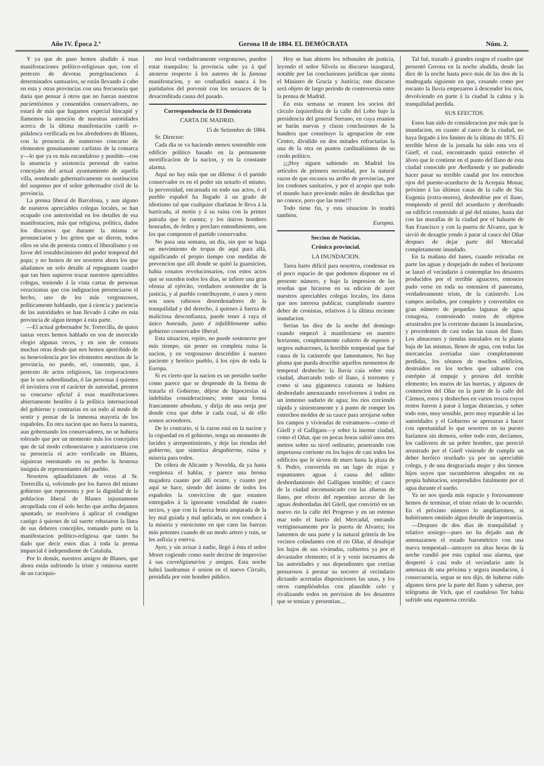Año IV. Época 2.ª Gerona 18 de 1884. EL DEMÓCRATA Núm. 2.
Y ya que de paso hemos aludido á esas manifestaciones político-religiosas que, con el pretexto de devotas peregrinaciones á determinados santuarios, se están llevando á cabo en esta y otras provincias con una frecuencia que daria que pensar á otros que no fueran nuestros pacientísimos y consentidos conservadores, no estará de más que hagamos especial hincapié y llamemos la atención de nuestras autoridades acerca de la última manifestación católi o-pidalesca verificada en los alrededores de Blanes, con la presencia de numeroso concurso de elementos genuinamente carlistas de la comarca y—lo que ya es más escandaloso y punible—con la anuencia y asistencia personal de varios concejales del actual ayuntamiento de aquella villa, nombrado gubernativamente en sustitucion del suspenso por el señor gobernador civil de la provincia.
La prensa liberal de Barcelona, y aun alguno de nuestros apreciables colegas locales, se han ocupado con anterioridad en los detalles de esa manifestacion, más que religiosa, política, dados los discursos que durante la misma se pronunciaron y los gritos que se dieron, todos ellos en són de protesta contra el liberalismo y en favor del restablecimiento del poder temporal del papa; y no hemos de ser nosotros ahora los que añadamos un solo detalle al repugnante cuadro que tan bien supieron trazar nuestros apreciables colegas, teniendo á la vista cartas de personas veracísimas que con indignacion presenciaron el hecho, uno de los más vergonzosos, políticamente hablando, que á ciencia y paciencia de las autoridades se han llevado á cabo en esta provincia de algun tiempo á esta parte.
—El actual gobernador Sr. Torrecilla, de quien tantas veces hemos hablado en son de merecido elogio algunas veces, y en son de censura muchas otras desde que nos hemos apercibido de su benevolencia por los elementos mestizos de la provincia, no puede, nó, consentir, que, á pretexto de actos religiosos, las corporaciones que le son subordinadas, ó las personas á quienes él invistiera con el carácter de autoridad, presten su concurso oficial á esas manifestaciones abiertamente hostiles á la política internacional del gobierno y contrarias en un todo al modo de sentir y pensar de la inmensa mayoría de los españoles. En otra nacion que no fuera la nuestra, aun gobernando los conservadores, no se hubiera tolerado que por un momento más los concejales que de tal modo cohonestaron y autorizaron con su presencia el acto verificado en Blanes, siguieran ostentando en su pecho la honrosa insignia de representantes del pueblo.
Nosotros aplaudiríamos de veras al Sr. Torrecilla si, volviendo por los fueros del mismo gobierno que representa y por la dignidad de la poblacion liberal de Blanes injustamente atropellada con el solo hecho que arriba dejamos apuntado, se resolviera á aplicar el condigno castigo á quienes de tal suerte rebasaron la línea de sus deberes concejiles, tomando parte en la manifestacion político-religiosa que tanto ha dado que decir estos dias á toda la prensa imparcial é independiente de Cataluña.
Por lo demás, nuestros amigos de Blanes, que ahora están sufriendo la triste y ominosa suerte de un caciquis-
mo local verdaderamente vergonzoso, pueden estar tranquilos: la provincia sabe ya á qué atenerse respecto á los autores de la famosa manifestacion, y no confundirá nunca á los partidarios del porvenir con los secuaces de la desacreditada causa del pasado.
Correspondencia de El Demócrata
CARTA DE MADRID.
15 de Setiembre de 1884.
Sr. Director:
Cada dia se va haciendo menos sostenible este edificio político basado en la permanente mortificacion de la nacion, y en la constante alarma.
Aquí no hay más que un dilema: ó el partido conservador es en el poder sin notarlo el mismo, la perversidad, encarnada en todo sus actos, ó el pueblo español ha llegado á un grado de idiotismo tal que cualquier charlatan le lleva á la barricada, al motin y á su ruina con la primer patraña que le cuenta; y los únicos hombres honrados, de órden y preclaro entendimiento, son los que componen el partido conservador.
No pasa una semana, un dia, sin que se haga un movimiento de tropas de aquí para allá, significando el propio tiempo con medidas de prevencion que allí donde se quitó la guarnicion, habia conatos revolucionarios, con estos actos que se suceden todos los dias, se infiere una gran ofensa al ejército, verdadero sostenedor de la justicia, y al pueblo contribuyente, ó unos y otros son unos rabiosos desordenadores de la tranquilidad y del derecho, á quienes á fuerza de maliciosa desconfianza, puede tener á raya el único honrado, justo é infaliblemente sabio gobierno conservador liberal.
Esta situacion, repito, no puede sostenerse por más tiempo, sin poner en completa ruina la nacion, y en vergonzoso descrédito á nuestro paciente y heróico pueblo, á los ojos de toda la Europa.
Si es cierto que la nacion es un presidio suelto como parece que se desprende de la forma de tratarla el Gobierno, déjese de hipocresías ni indebidas consideraciones; tome una forma francamente absoluta, y dirija de una oreja por donde crea que debe ir cada cual, si de ello somos acreedores.
De lo contrario, si la razon está en la nacion y la ceguedad en el gobierno, tenga un momento de lucidez y arrepentimiento, y deje las riendas del gobierno, que sintetiza desgobierno, ruina y miseria para todos.
De cólera de Alicante y Novelda, da ya hasta vergüenza el hablar, y parece una broma majadera cuanto por allí ocurre, y cuanto por aquí se hace, siendo del ánimo de todos los españoles la conviccion de que estamos entregados á la ignorante venalidad de cuatro necios, y que con la fuerza bruta amparada de la ley mal guiada y mal aplicada, se nos conduce á la miseria y estoicismo en que caen las fuerzas más potentes cuando de un modo artero y ruin, se les asfixia y enerva.
Ayer, y sin avisar á nadie, llegó á ésta el señor Moret cogiendo como suele decirse de improviso á sus correligionarios y amigos. Esta noche habrá laudeamus ó sesion en el nuevo Círculo, presidida por este hombre público.
Hoy se han abierto los tribunales de justicia, leyendo el señor Silvela su discurso inaugural, notable por las conclusiones jurídicas que sienta el Ministro de Gracia y Justicia; este discurso será objeto de largo periodo de controversia entre la prensa de Madrid.
En esta semana se reunen los socios del círculo izquierdista de la calle del Lobo bajo la presidencia del general Serrano, en cuya reunion se harán nuevas y claras conclusiones de la bandera que constituyo la agrupacion de este Centro, dividido en dos mitades refractarias la una de la otra en puntos cardinalísimos de su credo político.
¡¡¡Hoy siguen subiendo en Madrid los artículos de primera necesidad, por la natural razon de que escasea su arribo de provincias, por los cordones sanitarios, y por el acopio que todo el mundo hace previendo miles de desdichas que no conoce, pero que las teme!!!
Todo tiene fin, y esta situacion lo tendrá tambien.
Europea.
Seccion de Noticias.
Crónica provincial.
LA INUNDACION.
Tarea harto difícil para nosotros, condensar en el poco espacio de que podemos disponer en el presente número, y bajo la impresion de las reseñas que hicieron en su edicion de ayer nuestros apreciables colegas locales, los datos que nos interesa publicar, cumpliendo nuestro deber de cronistas, relativos á la última reciente inundacion.
Serian las diez de la noche del domingo cuando empezó á manifestarse en nuestro horizonte, completamente cubierto de espesos y negros nubarrones, la horrible tempestad que fué causa de la catástrofe que lamentamos. No hay pluma que pueda describir aquellos momentos de temporal deshecho: la lluvia caia sobre esta ciudad, abarcando todo el llano, á torrentes y como si una gigantesca catarata se hubiera desbordado amenazando envolvernos á todos en un inmenso sudario de agua; los rios creciendo rápida y siniestramente y á punto de romper los estrechos moldes de su cauce para arrojarse sobre los campos y viviendas de extramuros—como el Güell y el Galligans—y sobre la inerme ciudad, como el Oñar, que en pocas horas subió unos tres metros sobre su nivel ordinario, penetrando con impetuosa corriente en los bajos de casi todos los edificios que le sirven de muro hasta la plaza de S. Pedro, convertida en un lago de rojas y espumantes aguas á causa del súbito desbordamiento del Galligans temible; el casco de la ciudad incomunicado con las afueras de llano, por efecto del repentino acceso de las aguas desbordadas del Güell, que convirtió en un nuevo rio la calle del Progreso y en un estenso mar todo el barrio del Mercadal, entrando vertiginosamente por la puerta de Alvarez; los lamentos de una parte y la natural gritería de los vecinos colindantes con el rio Oñar, al desalojar los bajos de sus viviendas, cubiertos ya por el devastador elemento; el ir y venir incesantes de las autoridades y sus dependientes que corrian presurosos á prestar su socorro al vecindario dictando acertadas disposiciones las unas, y los otros cumpliéndolas con plausible celo y rivalizando todos en prevision de los desastres que se temian y presentian....
Tal fué, trazado á grandes rasgos el cuadro que presentó Gerona en la noche aludida, desde las diez de la noche hasta poco más de las dos de la madrugada siguiente en que, cesando como por encanto la lluvia empezaron á descender los rios, devolviendo en parte á la ciudad la calma y la tranquilidad perdida.
SUS EFECTOS.
Estos han sido de consideracion por más que la inundacion, en cuanto al casco de la ciudad, no haya llegado á los límites de la última de 1876. El terrible héroe de la jornada ha sido esta vez el Güell, el cual, encontrando quizá estrecho el álveo que le contiene en el punto del llano de esta ciudad conocido por Avellaneda y no pudiendo hacer pasar su terrible caudal por los estrechos ojos del puente-acueducto de la Acequia Monar, próximo á las últimas casas de la calle de Sta. Eugenia (extra-muros), desbordóse por el llano, rompiendo el pretil del acueducto y derribando un edificio construido al pié del mismo, hasta dar con las murallas de la ciudad por el baluarte de San Francisco y con la puerta de Alvarez, que le sirvió de desagüe yendo á parar al cauce del Oñar despues de dejar parte del Mercadal completamente inundado.
En la mañana del lunes, cuando retiradas en parte las aguas y despejado de nubes el horizonte se lanzó el vecindario á contemplar los desastres producidos por el terrible aguacero, entonces pudo verse en toda su estension el panorama, verdaderamente triste, de la catástrofe. Los campos asolados, por completo y convertidos en gran número de pequeñas lagunas de agua cenagosa, conteniendo restos de objetos arrastrados por la corriente durante la inundacion, y procedentes de casi todas las casas del llano. Los almacenes y tiendas instalados en la planta baja de las mismas, llenos de agua, con todas las mercancías averiadas sino completamente perdidas, los sótanos de muchos edificios, destruidos en los techos que saltaron con estrépito al empuje y presion del terrible elemento; los muros de las huertas, y algunos de contencion del Oñar en la parte de la calle del Cármen, rotos y deshechos en varios trozos cuyos restos fueron á parar á largas distancias, y sobre todo esto, muy sensible, pero muy reparable si las autoridades y el Gobierno se apresuran á hacer con oportunidad lo que nosotros en su puesto haríamos sin demora, sobre todo esto, decíamos, los cadáveres de un pobre hombre, que pereció arrastrado por el Güell viniendo de cumplir un deber heróico reseñado ya por un apreciable colega, y de una desgraciada mujer y dos tiernos hijos suyos que sucumbieron ahogados en su propia habitacion, sorprendidos fatalmente por el agua durante el sueño.
Ya no nos queda más espacio y forzosamente hemos de terminar, el triste relato de lo ocurrido. En el próximo número lo ampliaremos, si hubiéramos omitido algun detalle de importancia.
—Despues de dos dias de tranquilidad y relativo sosiego—pues no ha dejado aun de amenazarnos el estado barométrico con una nueva tempestad—anteayer en altas horas de la noche cundió por esta capital una alarma, que despertó á casi todo el vecindario ante la amenaza de una próxima y segura inundacion, á consecuencia, segun se nos dijo, de haberse oido algunos tiros por la parte del llano y saberse, por telégrama de Vich, que el caudaloso Ter habia sufrido una espantosa crecida.